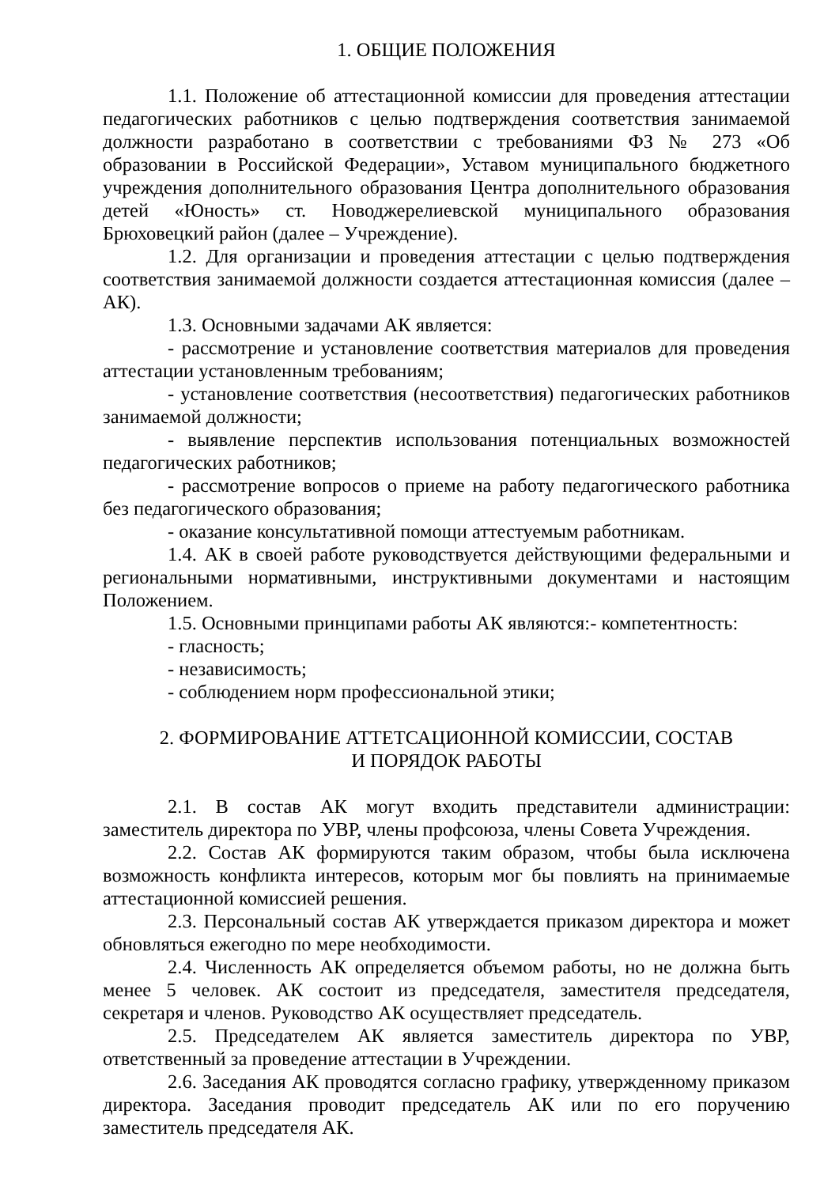1. ОБЩИЕ ПОЛОЖЕНИЯ
1.1. Положение об аттестационной комиссии для проведения аттестации педагогических работников с целью подтверждения соответствия занимаемой должности разработано в соответствии с требованиями ФЗ № 273 «Об образовании в Российской Федерации», Уставом муниципального бюджетного учреждения дополнительного образования Центра дополнительного образования детей «Юность» ст. Новоджерелиевской муниципального образования Брюховецкий район (далее – Учреждение).
1.2. Для организации и проведения аттестации с целью подтверждения соответствия занимаемой должности создается аттестационная комиссия (далее – АК).
1.3. Основными задачами АК является:
- рассмотрение и установление соответствия материалов для проведения аттестации установленным требованиям;
- установление соответствия (несоответствия) педагогических работников занимаемой должности;
- выявление перспектив использования потенциальных возможностей педагогических работников;
- рассмотрение вопросов о приеме на работу педагогического работника без педагогического образования;
- оказание консультативной помощи аттестуемым работникам.
1.4. АК в своей работе руководствуется действующими федеральными и региональными нормативными, инструктивными документами и настоящим Положением.
1.5. Основными принципами работы АК являются:- компетентность:
- гласность;
- независимость;
- соблюдением норм профессиональной этики;
2. ФОРМИРОВАНИЕ АТТЕТСАЦИОННОЙ КОМИССИИ, СОСТАВ
И ПОРЯДОК РАБОТЫ
2.1. В состав АК могут входить представители администрации: заместитель директора по УВР, члены профсоюза, члены Совета Учреждения.
2.2. Состав АК формируются таким образом, чтобы была исключена возможность конфликта интересов, которым мог бы повлиять на принимаемые аттестационной комиссией решения.
2.3. Персональный состав АК утверждается приказом директора и может обновляться ежегодно по мере необходимости.
2.4. Численность АК определяется объемом работы, но не должна быть менее 5 человек. АК состоит из председателя, заместителя председателя, секретаря и членов. Руководство АК осуществляет председатель.
2.5. Председателем АК является заместитель директора по УВР, ответственный за проведение аттестации в Учреждении.
2.6. Заседания АК проводятся согласно графику, утвержденному приказом директора. Заседания проводит председатель АК или по его поручению заместитель председателя АК.